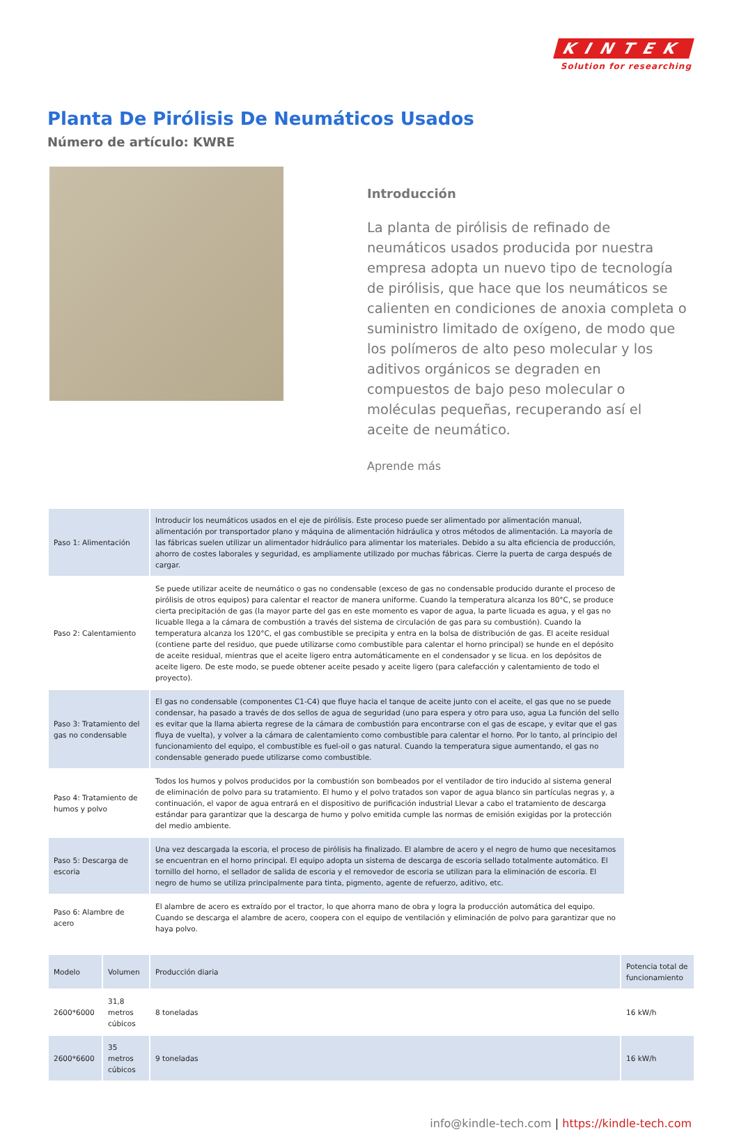KINTEK
Solution for researching
Planta De Pirólisis De Neumáticos Usados
Número de artículo: KWRE
Introducción
La planta de pirólisis de refinado de neumáticos usados producida por nuestra empresa adopta un nuevo tipo de tecnología de pirólisis, que hace que los neumáticos se calienten en condiciones de anoxia completa o suministro limitado de oxígeno, de modo que los polímeros de alto peso molecular y los aditivos orgánicos se degraden en compuestos de bajo peso molecular o moléculas pequeñas, recuperando así el aceite de neumático.
Aprende más
| Paso 1: Alimentación | Introducir los neumáticos usados en el eje de pirólisis. Este proceso puede ser alimentado por alimentación manual, alimentación por transportador plano y máquina de alimentación hidráulica y otros métodos de alimentación. La mayoría de las fábricas suelen utilizar un alimentador hidráulico para alimentar los materiales. Debido a su alta eficiencia de producción, ahorro de costes laborales y seguridad, es ampliamente utilizado por muchas fábricas. Cierre la puerta de carga después de cargar. |
| Paso 2: Calentamiento | Se puede utilizar aceite de neumático o gas no condensable (exceso de gas no condensable producido durante el proceso de pirólisis de otros equipos) para calentar el reactor de manera uniforme. Cuando la temperatura alcanza los 80°C, se produce cierta precipitación de gas (la mayor parte del gas en este momento es vapor de agua, la parte licuada es agua, y el gas no licuable llega a la cámara de combustión a través del sistema de circulación de gas para su combustión). Cuando la temperatura alcanza los 120°C, el gas combustible se precipita y entra en la bolsa de distribución de gas. El aceite residual (contiene parte del residuo, que puede utilizarse como combustible para calentar el horno principal) se hunde en el depósito de aceite residual, mientras que el aceite ligero entra automáticamente en el condensador y se licua. en los depósitos de aceite ligero. De este modo, se puede obtener aceite pesado y aceite ligero (para calefacción y calentamiento de todo el proyecto). |
| Paso 3: Tratamiento del gas no condensable | El gas no condensable (componentes C1-C4) que fluye hacia el tanque de aceite junto con el aceite, el gas que no se puede condensar, ha pasado a través de dos sellos de agua de seguridad (uno para espera y otro para uso, agua La función del sello es evitar que la llama abierta regrese de la cámara de combustión para encontrarse con el gas de escape, y evitar que el gas fluya de vuelta), y volver a la cámara de calentamiento como combustible para calentar el horno. Por lo tanto, al principio del funcionamiento del equipo, el combustible es fuel-oil o gas natural. Cuando la temperatura sigue aumentando, el gas no condensable generado puede utilizarse como combustible. |
| Paso 4: Tratamiento de humos y polvo | Todos los humos y polvos producidos por la combustión son bombeados por el ventilador de tiro inducido al sistema general de eliminación de polvo para su tratamiento. El humo y el polvo tratados son vapor de agua blanco sin partículas negras y, a continuación, el vapor de agua entrará en el dispositivo de purificación industrial Llevar a cabo el tratamiento de descarga estándar para garantizar que la descarga de humo y polvo emitida cumple las normas de emisión exigidas por la protección del medio ambiente. |
| Paso 5: Descarga de escoria | Una vez descargada la escoria, el proceso de pirólisis ha finalizado. El alambre de acero y el negro de humo que necesitamos se encuentran en el horno principal. El equipo adopta un sistema de descarga de escoria sellado totalmente automático. El tornillo del horno, el sellador de salida de escoria y el removedor de escoria se utilizan para la eliminación de escoria. El negro de humo se utiliza principalmente para tinta, pigmento, agente de refuerzo, aditivo, etc. |
| Paso 6: Alambre de acero | El alambre de acero es extraído por el tractor, lo que ahorra mano de obra y logra la producción automática del equipo. Cuando se descarga el alambre de acero, coopera con el equipo de ventilación y eliminación de polvo para garantizar que no haya polvo. |
| Modelo | Volumen | Producción diaria | Potencia total de funcionamiento |
| 2600*6000 | 31,8 metros cúbicos | 8 toneladas | 16 kW/h |
| 2600*6600 | 35 metros cúbicos | 9 toneladas | 16 kW/h |
info@kindle-tech.com | https://kindle-tech.com